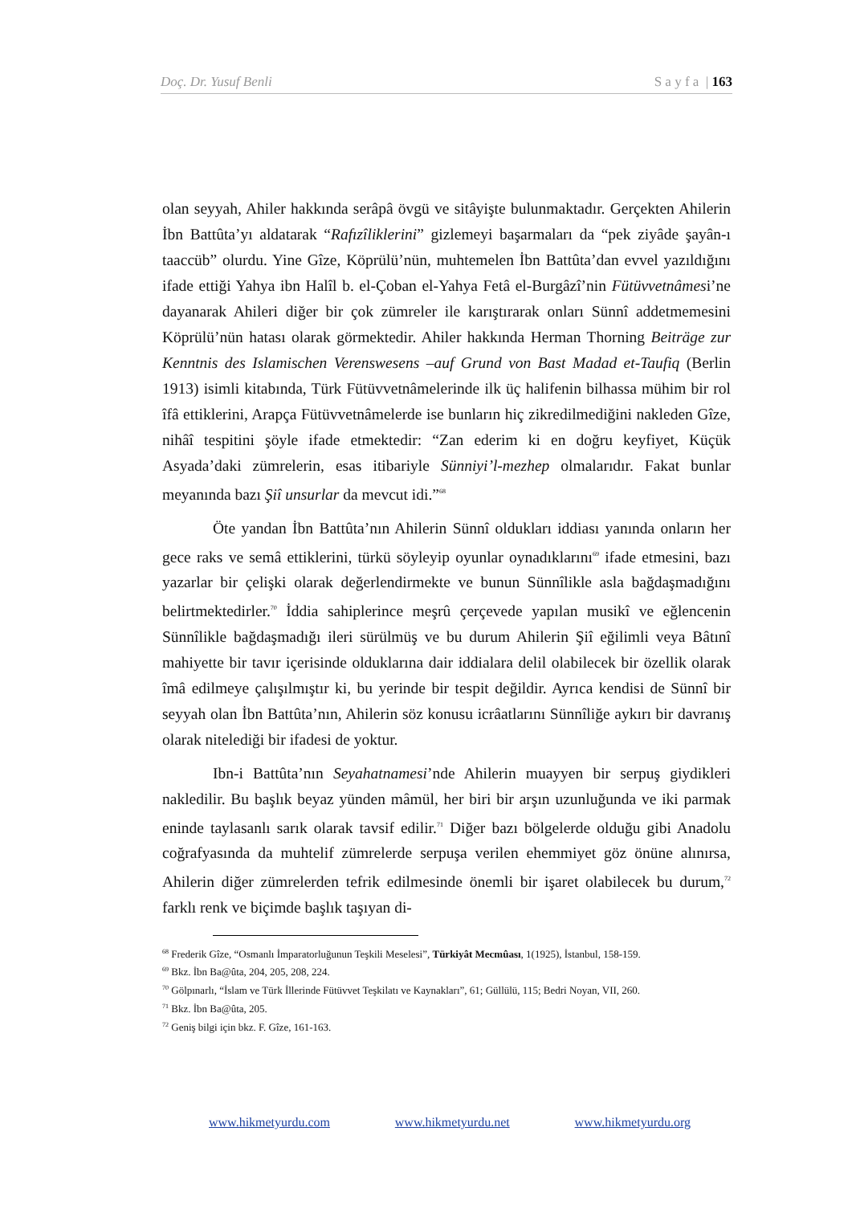Doç. Dr. Yusuf Benli S a y f a | 163
olan seyyah, Ahiler hakkında serâpâ övgü ve sitâyişte bulunmaktadır. Gerçekten Ahilerin İbn Battûta’yı aldatarak “Rafızîliklerini” gizlemeyi başarmaları da “pek ziyâde şayân-ı taaccüb” olurdu. Yine Gîze, Köprülü’nün, muhtemelen İbn Battûta’dan evvel yazıldığını ifade ettiği Yahya ibn Halîl b. el-Çoban el-Yahya Fetâ el-Burgâzî’nin Fütüvvetnâmesi’ne dayanarak Ahileri diğer bir çok zümreler ile karıştırarak onları Sünnî addetmemesini Köprülü’nün hatası olarak görmektedir. Ahiler hakkında Herman Thorning Beiträge zur Kenntnis des Islamischen Verenswesens –auf Grund von Bast Madad et-Taufiq (Berlin 1913) isimli kitabında, Türk Fütüvvetnâmelerinde ilk üç halifenin bilhassa mühim bir rol îfâ ettiklerini, Arapça Fütüvvetnâmelerde ise bunların hiç zikredilmediğini nakleden Gîze, nihâî tespitini şöyle ifade etmektedir: “Zan ederim ki en doğru keyfiyet, Küçük Asyada’daki zümrelerin, esas itibariyle Sünniyi’l-mezhep olmalarıdır. Fakat bunlar meyanında bazı Şiî unsurlar da mevcut idi.”<sup>68</sup>
Öte yandan İbn Battûta’nın Ahilerin Sünnî oldukları iddiası yanında onların her gece raks ve semâ ettiklerini, türkü söyleyip oyunlar oynadıklarını<sup>69</sup> ifade etmesini, bazı yazarlar bir çelişki olarak değerlendirmekte ve bunun Sünnîlikle asla bağdaşmadığını belirtmektedirler.<sup>70</sup> İddia sahiplerince meşrû çerçevede yapılan musikî ve eğlencenin Sünnîlikle bağdaşmadığı ileri sürülmüş ve bu durum Ahilerin Şiî eğilimli veya Bâtınî mahiyette bir tavır içerisinde olduklarına dair iddialara delil olabilecek bir özellik olarak îmâ edilmeye çalışılmıştır ki, bu yerinde bir tespit değildir. Ayrıca kendisi de Sünnî bir seyyah olan İbn Battûta’nın, Ahilerin söz konusu icrâatlarını Sünnîliğe aykırı bir davranış olarak nitelediği bir ifadesi de yoktur.
Ibn-i Battûta’nın Seyahatnamesi’nde Ahilerin muayyen bir serpuş giydikleri nakledilir. Bu başlık beyaz yünden mâmül, her biri bir arşın uzunluğunda ve iki parmak eninde taylasanlı sarık olarak tavsif edilir.<sup>71</sup> Diğer bazı bölgelerde olduğu gibi Anadolu coğrafyasında da muhtelif zümrelerde serpuşa verilen ehemmiyet göz önüne alınırsa, Ahilerin diğer zümrelerden tefrik edilmesinde önemli bir işaret olabilecek bu durum,<sup>72</sup> farklı renk ve biçimde başlık taşıyan di-
<sup>68</sup> Frederik Gîze, “Osmanlı İmparatorluğunun Teşkili Meselesi”, Türkiyât Mecmûası, 1(1925), İstanbul, 158-159.
<sup>69</sup> Bkz. İbn Ba@ûta, 204, 205, 208, 224.
<sup>70</sup> Gölpınarlı, “İslam ve Türk İllerinde Fütüvvet Teşkilatı ve Kaynakları”, 61; Güllülü, 115; Bedri Noyan, VII, 260.
<sup>71</sup> Bkz. İbn Ba@ûta, 205.
<sup>72</sup> Geniş bilgi için bkz. F. Gîze, 161-163.
www.hikmetyurdu.com www.hikmetyurdu.net www.hikmetyurdu.org